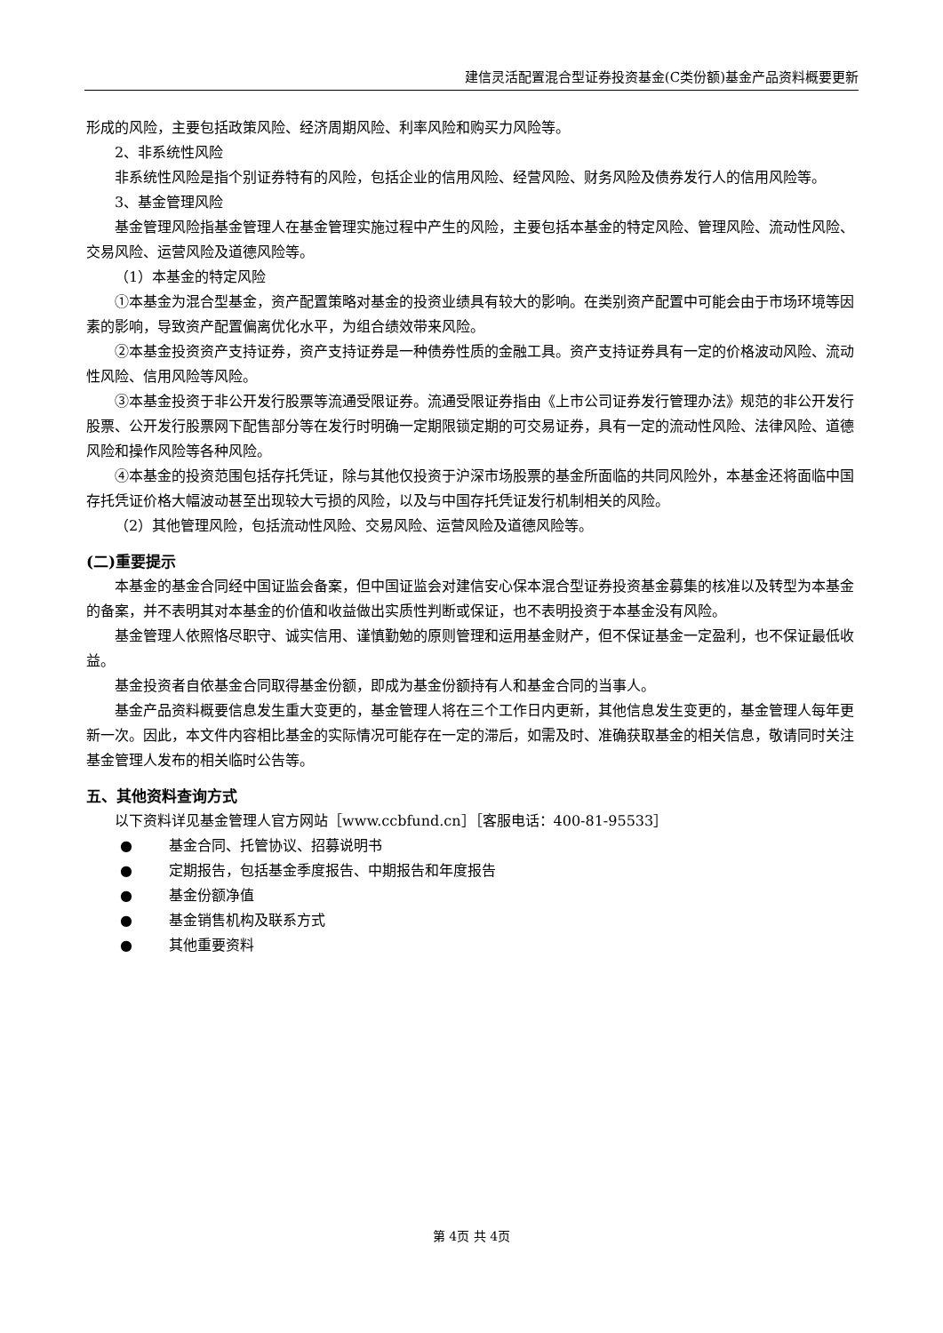建信灵活配置混合型证券投资基金(C类份额)基金产品资料概要更新
形成的风险，主要包括政策风险、经济周期风险、利率风险和购买力风险等。
2、非系统性风险
非系统性风险是指个别证券特有的风险，包括企业的信用风险、经营风险、财务风险及债券发行人的信用风险等。
3、基金管理风险
基金管理风险指基金管理人在基金管理实施过程中产生的风险，主要包括本基金的特定风险、管理风险、流动性风险、交易风险、运营风险及道德风险等。
（1）本基金的特定风险
①本基金为混合型基金，资产配置策略对基金的投资业绩具有较大的影响。在类别资产配置中可能会由于市场环境等因素的影响，导致资产配置偏离优化水平，为组合绩效带来风险。
②本基金投资资产支持证券，资产支持证券是一种债券性质的金融工具。资产支持证券具有一定的价格波动风险、流动性风险、信用风险等风险。
③本基金投资于非公开发行股票等流通受限证券。流通受限证券指由《上市公司证券发行管理办法》规范的非公开发行股票、公开发行股票网下配售部分等在发行时明确一定期限锁定期的可交易证券，具有一定的流动性风险、法律风险、道德风险和操作风险等各种风险。
④本基金的投资范围包括存托凭证，除与其他仅投资于沪深市场股票的基金所面临的共同风险外，本基金还将面临中国存托凭证价格大幅波动甚至出现较大亏损的风险，以及与中国存托凭证发行机制相关的风险。
（2）其他管理风险，包括流动性风险、交易风险、运营风险及道德风险等。
(二)重要提示
本基金的基金合同经中国证监会备案，但中国证监会对建信安心保本混合型证券投资基金募集的核准以及转型为本基金的备案，并不表明其对本基金的价值和收益做出实质性判断或保证，也不表明投资于本基金没有风险。
基金管理人依照恪尽职守、诚实信用、谨慎勤勉的原则管理和运用基金财产，但不保证基金一定盈利，也不保证最低收益。
基金投资者自依基金合同取得基金份额，即成为基金份额持有人和基金合同的当事人。
基金产品资料概要信息发生重大变更的，基金管理人将在三个工作日内更新，其他信息发生变更的，基金管理人每年更新一次。因此，本文件内容相比基金的实际情况可能存在一定的滞后，如需及时、准确获取基金的相关信息，敬请同时关注基金管理人发布的相关临时公告等。
五、其他资料查询方式
以下资料详见基金管理人官方网站［www.ccbfund.cn］［客服电话：400-81-95533］
● 基金合同、托管协议、招募说明书
● 定期报告，包括基金季度报告、中期报告和年度报告
● 基金份额净值
● 基金销售机构及联系方式
● 其他重要资料
第 4页 共 4页